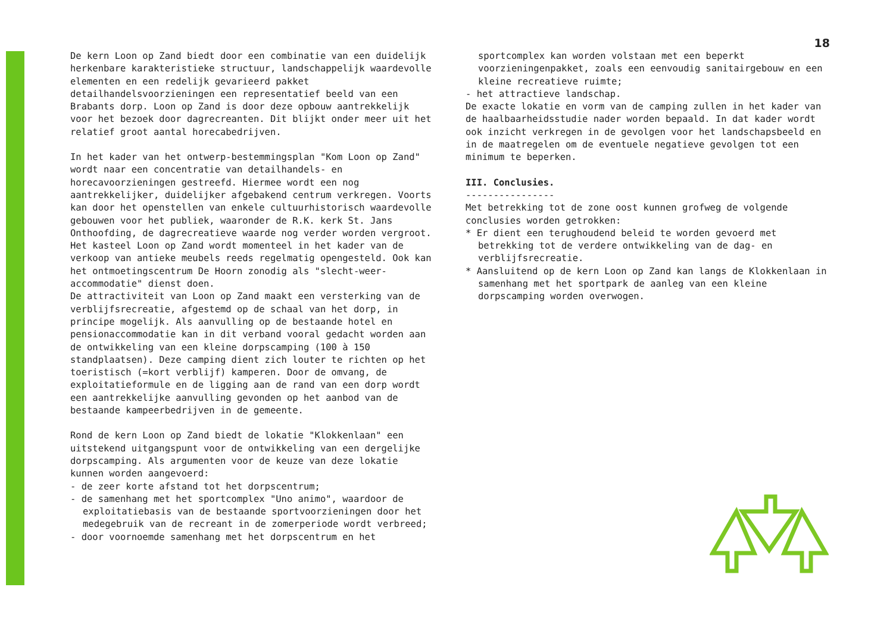De kern Loon op Zand biedt door een combinatie van een duidelijk herkenbare karakteristieke structuur, landschappelijk waardevolle elementen en een redelijk gevarieerd pakket detailhandelsvoorzieningen een representatief beeld van een Brabants dorp. Loon op Zand is door deze opbouw aantrekkelijk voor het bezoek door dagrecreanten. Dit blijkt onder meer uit het relatief groot aantal horecabedrijven.
In het kader van het ontwerp-bestemmingsplan "Kom Loon op Zand" wordt naar een concentratie van detailhandels- en horecavoorzieningen gestreefd. Hiermee wordt een nog aantrekkelijker, duidelijker afgebakend centrum verkregen. Voorts kan door het openstellen van enkele cultuurhistorisch waardevolle gebouwen voor het publiek, waaronder de R.K. kerk St. Jans Onthoofding, de dagrecreatieve waarde nog verder worden vergroot. Het kasteel Loon op Zand wordt momenteel in het kader van de verkoop van antieke meubels reeds regelmatig opengesteld. Ook kan het ontmoetingscentrum De Hoorn zonodig als "slecht-weer-accommodatie" dienst doen.
De attractiviteit van Loon op Zand maakt een versterking van de verblijfsrecreatie, afgestemd op de schaal van het dorp, in principe mogelijk. Als aanvulling op de bestaande hotel en pensionaccommodatie kan in dit verband vooral gedacht worden aan de ontwikkeling van een kleine dorpscamping (100 à 150 standplaatsen). Deze camping dient zich louter te richten op het toeristisch (=kort verblijf) kamperen. Door de omvang, de exploitatieformule en de ligging aan de rand van een dorp wordt een aantrekkelijke aanvulling gevonden op het aanbod van de bestaande kampeerbedrijven in de gemeente.
Rond de kern Loon op Zand biedt de lokatie "Klokkenlaan" een uitstekend uitgangspunt voor de ontwikkeling van een dergelijke dorpscamping. Als argumenten voor de keuze van deze lokatie kunnen worden aangevoerd:
- de zeer korte afstand tot het dorpscentrum;
- de samenhang met het sportcomplex "Uno animo", waardoor de exploitatiebasis van de bestaande sportvoorzieningen door het medegebruik van de recreant in de zomerperiode wordt verbreed;
- door voornoemde samenhang met het dorpscentrum en het
18
sportcomplex kan worden volstaan met een beperkt voorzieningenpakket, zoals een eenvoudig sanitairgebouw en een kleine recreatieve ruimte;
- het attractieve landschap.
De exacte lokatie en vorm van de camping zullen in het kader van de haalbaarheidsstudie nader worden bepaald. In dat kader wordt ook inzicht verkregen in de gevolgen voor het landschapsbeeld en in de maatregelen om de eventuele negatieve gevolgen tot een minimum te beperken.
III. Conclusies.
----------------
Met betrekking tot de zone oost kunnen grofweg de volgende conclusies worden getrokken:
* Er dient een terughoudend beleid te worden gevoerd met betrekking tot de verdere ontwikkeling van de dag- en verblijfsrecreatie.
* Aansluitend op de kern Loon op Zand kan langs de Klokkenlaan in samenhang met het sportpark de aanleg van een kleine dorpscamping worden overwogen.